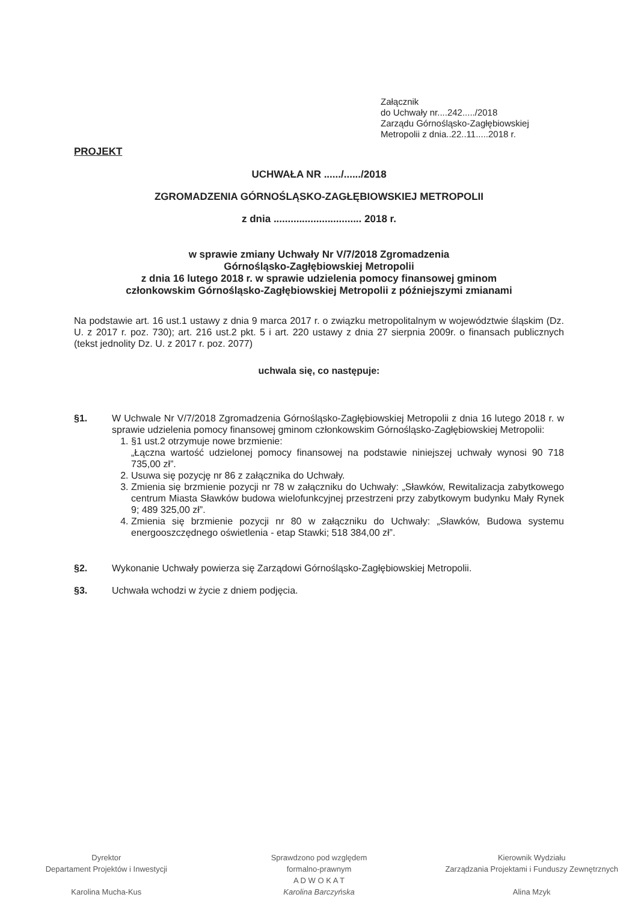Załącznik
do Uchwały nr....242...../2018
Zarządu Górnośląsko-Zagłębiowskiej
Metropolii z dnia..22..11.....2018 r.
PROJEKT
UCHWAŁA NR ....../....../2018
ZGROMADZENIA GÓRNOŚLĄSKO-ZAGŁĘBIOWSKIEJ METROPOLII
z dnia ............................... 2018 r.
w sprawie zmiany Uchwały Nr V/7/2018 Zgromadzenia
Górnośląsko-Zagłębiowskiej Metropolii
z dnia 16 lutego 2018 r. w sprawie udzielenia pomocy finansowej gminom
członkowskim Górnośląsko-Zagłębiowskiej Metropolii z późniejszymi zmianami
Na podstawie art. 16 ust.1 ustawy z dnia 9 marca 2017 r. o związku metropolitalnym w województwie śląskim (Dz. U. z 2017 r. poz. 730); art. 216 ust.2 pkt. 5 i art. 220 ustawy z dnia 27 sierpnia 2009r. o finansach publicznych (tekst jednolity Dz. U. z 2017 r. poz. 2077)
uchwala się, co następuje:
§1. W Uchwale Nr V/7/2018 Zgromadzenia Górnośląsko-Zagłębiowskiej Metropolii z dnia 16 lutego 2018 r. w sprawie udzielenia pomocy finansowej gminom członkowskim Górnośląsko-Zagłębiowskiej Metropolii:
1. §1 ust.2 otrzymuje nowe brzmienie:
„Łączna wartość udzielonej pomocy finansowej na podstawie niniejszej uchwały wynosi 90 718 735,00 zł”.
2. Usuwa się pozycję nr 86 z załącznika do Uchwały.
3. Zmienia się brzmienie pozycji nr 78 w załączniku do Uchwały: „Sławków, Rewitalizacja zabytkowego centrum Miasta Sławków budowa wielofunkcyjnej przestrzeni przy zabytkowym budynku Mały Rynek 9; 489 325,00 zł”.
4. Zmienia się brzmienie pozycji nr 80 w załączniku do Uchwały: „Sławków, Budowa systemu energooszczędnego oświetlenia - etap Stawki; 518 384,00 zł”.
§2. Wykonanie Uchwały powierza się Zarządowi Górnośląsko-Zagłębiowskiej Metropolii.
§3. Uchwała wchodzi w życie z dniem podjęcia.
Dyrektor
Departament Projektów i Inwestycji
Karolina Mucha-Kus
Sprawdzono pod względem
formalno-prawnym
A D W O K A T
Karolina Barczyńska
Kierownik Wydziału
Zarządzania Projektami i Funduszy Zewnętrznych
Alina Mzyk